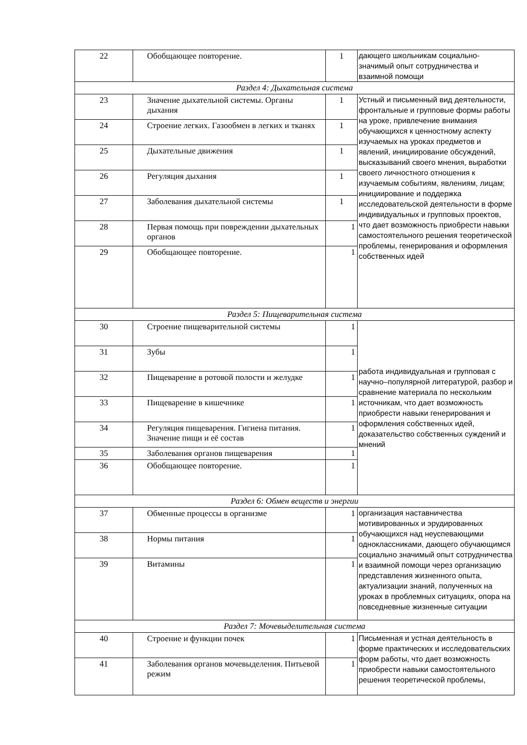| 22 | Обобщающее повторение. | 1 | дающего школьникам социально-значимый опыт сотрудничества и взаимной помощи |
| Раздел 4: Дыхательная система | | | |
| 23 | Значение дыхательной системы. Органы дыхания | 1 | Устный и письменный вид деятельности, фронтальные и групповые формы работы на уроке, привлечение внимания обучающихся к ценностному аспекту изучаемых на уроках предметов и явлений, инициирование обсуждений, высказываний своего мнения, выработки своего личностного отношения к изучаемым событиям, явлениям, лицам; инициирование и поддержка исследовательской деятельности в форме индивидуальных и групповых проектов, что дает возможность приобрести навыки самостоятельного решения теоретической проблемы, генерирования и оформления собственных идей |
| 24 | Строение легких. Газообмен в легких и тканях | 1 | |
| 25 | Дыхательные движения | 1 | |
| 26 | Регуляция дыхания | 1 | |
| 27 | Заболевания дыхательной системы | 1 | |
| 28 | Первая помощь при повреждении дыхательных органов | 1 | |
| 29 | Обобщающее повторение. | 1 | |
| Раздел 5: Пищеварительная система | | | |
| 30 | Строение пищеварительной системы | 1 | работа индивидуальная и групповая с научно–популярной литературой, разбор и сравнение материала по нескольким источникам, что дает возможность приобрести навыки генерирования и оформления собственных идей, доказательство собственных суждений и мнений |
| 31 | Зубы | 1 | |
| 32 | Пищеварение в ротовой полости и желудке | 1 | |
| 33 | Пищеварение в кишечнике | 1 | |
| 34 | Регуляция пищеварения. Гигиена питания. Значение пищи и её состав | 1 | |
| 35 | Заболевания органов пищеварения | 1 | |
| 36 | Обобщающее повторение. | 1 | |
| Раздел 6: Обмен веществ и энергии | | | |
| 37 | Обменные процессы в организме | 1 | организация наставничества мотивированных и эрудированных обучающихся над неуспевающими одноклассниками, дающего обучающимся социально значимый опыт сотрудничества и взаимной помощи через организацию представления жизненного опыта, актуализации знаний, полученных на уроках в проблемных ситуациях, опора на повседневные жизненные ситуации |
| 38 | Нормы питания | 1 | |
| 39 | Витамины | 1 | |
| Раздел 7: Мочевыделительная система | | | |
| 40 | Строение и функции почек | 1 | Письменная и устная деятельность в форме практических и исследовательских форм работы, что дает возможность приобрести навыки самостоятельного решения теоретической проблемы, |
| 41 | Заболевания органов мочевыделения. Питьевой режим | 1 | |